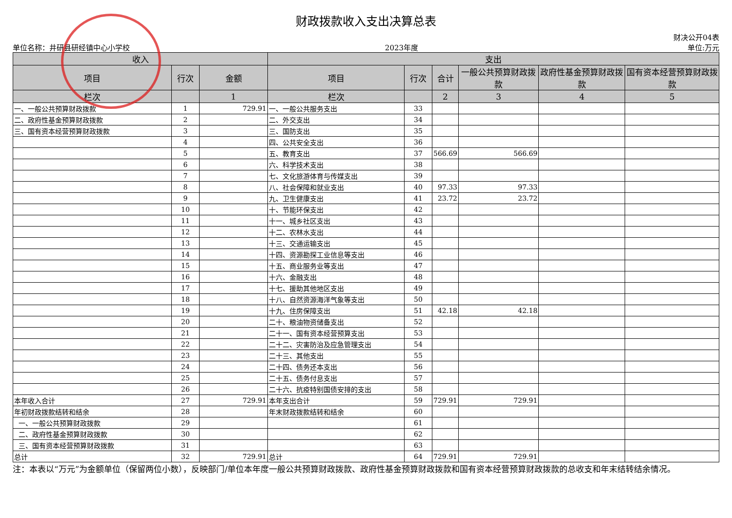财政拨款收入支出决算总表
单位名称：井研县研经镇中心小学校 2023年度 财决公开04表
单位:万元
| 收入 | | | 支出 | | | | | |
| --- | --- | --- | --- | --- | --- | --- | --- | --- |
| 项目 | 行次 | 金额 | 项目 | 行次 | 合计 | 一般公共预算财政拨款 | 政府性基金预算财政拨款 | 国有资本经营预算财政拨款 |
| 栏次 | | 1 | 栏次 | | 2 | 3 | 4 | 5 |
| 一、一般公共预算财政拨款 | 1 | 729.91 | 一、一般公共服务支出 | 33 | | | | |
| 二、政府性基金预算财政拨款 | 2 | | 二、外交支出 | 34 | | | | |
| 三、国有资本经营预算财政拨款 | 3 | | 三、国防支出 | 35 | | | | |
| | 4 | | 四、公共安全支出 | 36 | | | | |
| | 5 | | 五、教育支出 | 37 | 566.69 | 566.69 | | |
| | 6 | | 六、科学技术支出 | 38 | | | | |
| | 7 | | 七、文化旅游体育与传媒支出 | 39 | | | | |
| | 8 | | 八、社会保障和就业支出 | 40 | 97.33 | 97.33 | | |
| | 9 | | 九、卫生健康支出 | 41 | 23.72 | 23.72 | | |
| | 10 | | 十、节能环保支出 | 42 | | | | |
| | 11 | | 十一、城乡社区支出 | 43 | | | | |
| | 12 | | 十二、农林水支出 | 44 | | | | |
| | 13 | | 十三、交通运输支出 | 45 | | | | |
| | 14 | | 十四、资源勘探工业信息等支出 | 46 | | | | |
| | 15 | | 十五、商业服务业等支出 | 47 | | | | |
| | 16 | | 十六、金融支出 | 48 | | | | |
| | 17 | | 十七、援助其他地区支出 | 49 | | | | |
| | 18 | | 十八、自然资源海洋气象等支出 | 50 | | | | |
| | 19 | | 十九、住房保障支出 | 51 | 42.18 | 42.18 | | |
| | 20 | | 二十、粮油物资储备支出 | 52 | | | | |
| | 21 | | 二十一、国有资本经营预算支出 | 53 | | | | |
| | 22 | | 二十二、灾害防治及应急管理支出 | 54 | | | | |
| | 23 | | 二十三、其他支出 | 55 | | | | |
| | 24 | | 二十四、债务还本支出 | 56 | | | | |
| | 25 | | 二十五、债务付息支出 | 57 | | | | |
| | 26 | | 二十六、抗疫特别国债安排的支出 | 58 | | | | |
| 本年收入合计 | 27 | 729.91 | 本年支出合计 | 59 | 729.91 | 729.91 | | |
| 年初财政拨款结转和结余 | 28 | | 年末财政拨款结转和结余 | 60 | | | | |
| 一、一般公共预算财政拨款 | 29 | | | 61 | | | | |
| 二、政府性基金预算财政拨款 | 30 | | | 62 | | | | |
| 三、国有资本经营预算财政拨款 | 31 | | | 63 | | | | |
| 总计 | 32 | 729.91 | 总计 | 64 | 729.91 | 729.91 | | |
注：本表以“万元”为金额单位（保留两位小数），反映部门/单位本年度一般公共预算财政拨款、政府性基金预算财政拨款和国有资本经营预算财政拨款的总收支和年末结转结余情况。